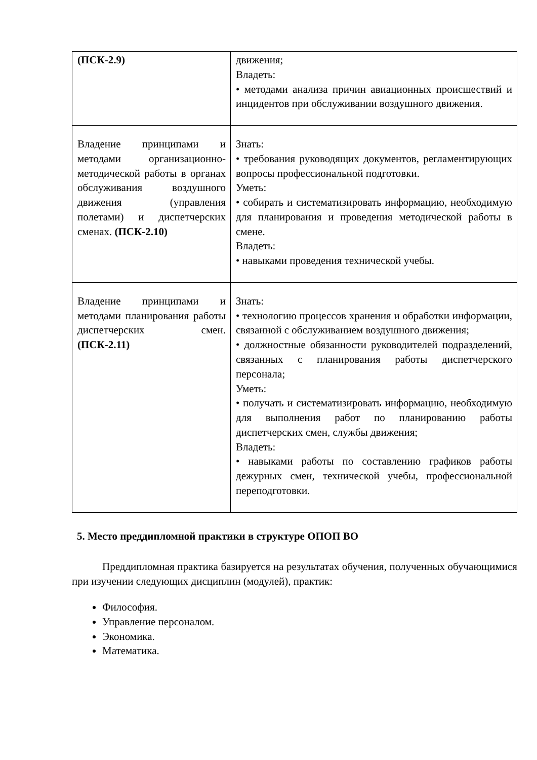| (ПСК-2.9) | движения; Владеть: • методами анализа причин авиационных происшествий и инцидентов при обслуживании воздушного движения. |
| Владение принципами и методами организационно-методической работы в органах обслуживания воздушного движения (управления полетами) и диспетчерских сменах. (ПСК-2.10) | Знать: • требования руководящих документов, регламентирующих вопросы профессиональной подготовки. Уметь: • собирать и систематизировать информацию, необходимую для планирования и проведения методической работы в смене. Владеть: • навыками проведения технической учебы. |
| Владение принципами и методами планирования работы диспетчерских смен. (ПСК-2.11) | Знать: • технологию процессов хранения и обработки информации, связанной с обслуживанием воздушного движения; • должностные обязанности руководителей подразделений, связанных с планирования работы диспетчерского персонала; Уметь: • получать и систематизировать информацию, необходимую для выполнения работ по планированию работы диспетчерских смен, службы движения; Владеть: • навыками работы по составлению графиков работы дежурных смен, технической учебы, профессиональной переподготовки. |
5. Место преддипломной практики в структуре ОПОП ВО
Преддипломная практика базируется на результатах обучения, полученных обучающимися при изучении следующих дисциплин (модулей), практик:
Философия.
Управление персоналом.
Экономика.
Математика.